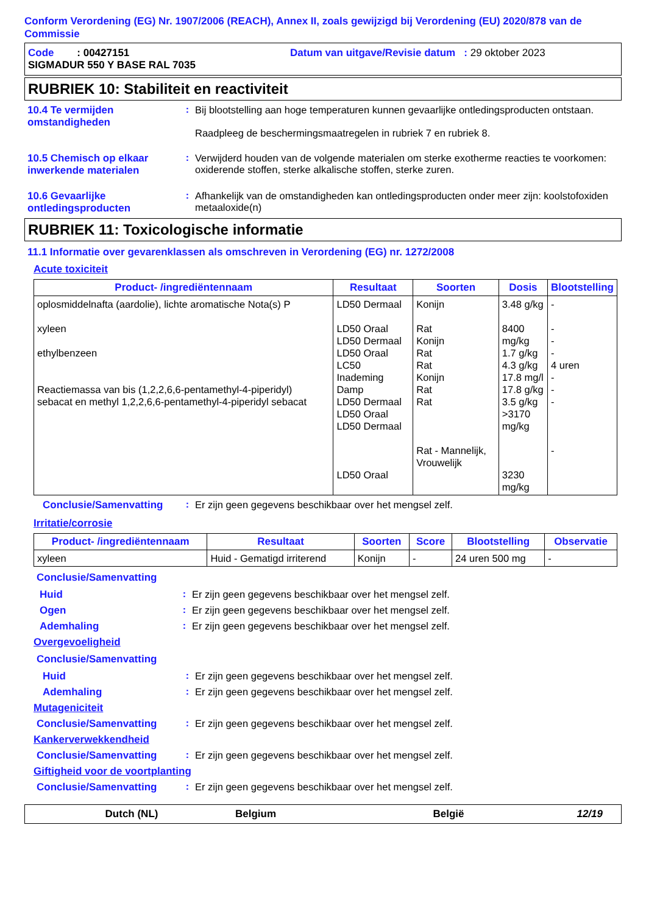Conform Verordening (EG) Nr. 1907/2006 (REACH), Annex II, zoals gewijzigd bij Verordening (EU) 2020/878 van de Commissie
Code : 00427151 Datum van uitgave/Revisie datum : 29 oktober 2023
SIGMADUR 550 Y BASE RAL 7035
RUBRIEK 10: Stabiliteit en reactiviteit
10.4 Te vermijden omstandigheden
: Bij blootstelling aan hoge temperaturen kunnen gevaarlijke ontledingsproducten ontstaan.
Raadpleeg de beschermingsmaatregelen in rubriek 7 en rubriek 8.
10.5 Chemisch op elkaar inwerkende materialen
: Verwijderd houden van de volgende materialen om sterke exotherme reacties te voorkomen: oxiderende stoffen, sterke alkalische stoffen, sterke zuren.
10.6 Gevaarlijke ontledingsproducten
: Afhankelijk van de omstandigheden kan ontledingsproducten onder meer zijn: koolstofoxiden metaaloxide(n)
RUBRIEK 11: Toxicologische informatie
11.1 Informatie over gevarenklassen als omschreven in Verordening (EG) nr. 1272/2008
Acute toxiciteit
| Product- /ingrediëntennaam | Resultaat | Soorten | Dosis | Blootstelling |
| --- | --- | --- | --- | --- |
| oplosmiddelnafta (aardolie), lichte aromatische Nota(s) P xyleen ethylbenzeen Reactiemassa van bis (1,2,2,6,6-pentamethyl-4-piperidyl) sebacat en methyl 1,2,2,6,6-pentamethyl-4-piperidyl sebacat | LD50 Dermaal LD50 Oraal LD50 Dermaal LD50 Oraal LC50 Inademing Damp LD50 Dermaal LD50 Oraal LD50 Dermaal LD50 Oraal | Konijn Rat Konijn Rat Rat Konijn Rat Rat Rat - Mannelijk, Vrouwelijk | 3.48 g/kg 8400 mg/kg 1.7 g/kg 4.3 g/kg 17.8 mg/l 17.8 g/kg 3.5 g/kg >3170 mg/kg 3230 mg/kg | - - - - 4 uren - - - - |
Conclusie/Samenvatting : Er zijn geen gegevens beschikbaar over het mengsel zelf.
Irritatie/corrosie
| Product- /ingrediëntennaam | Resultaat | Soorten | Score | Blootstelling | Observatie |
| --- | --- | --- | --- | --- | --- |
| xyleen | Huid - Gematigd irriterend | Konijn | - | 24 uren 500 mg | - |
Conclusie/Samenvatting
Huid : Er zijn geen gegevens beschikbaar over het mengsel zelf.
Ogen : Er zijn geen gegevens beschikbaar over het mengsel zelf.
Ademhaling : Er zijn geen gegevens beschikbaar over het mengsel zelf.
Overgevoeligheid
Conclusie/Samenvatting
Huid : Er zijn geen gegevens beschikbaar over het mengsel zelf.
Ademhaling : Er zijn geen gegevens beschikbaar over het mengsel zelf.
Mutageniciteit
Conclusie/Samenvatting : Er zijn geen gegevens beschikbaar over het mengsel zelf.
Kankerverwekkendheid
Conclusie/Samenvatting : Er zijn geen gegevens beschikbaar over het mengsel zelf.
Giftigheid voor de voortplanting
Conclusie/Samenvatting : Er zijn geen gegevens beschikbaar over het mengsel zelf.
Dutch (NL) Belgium België 12/19